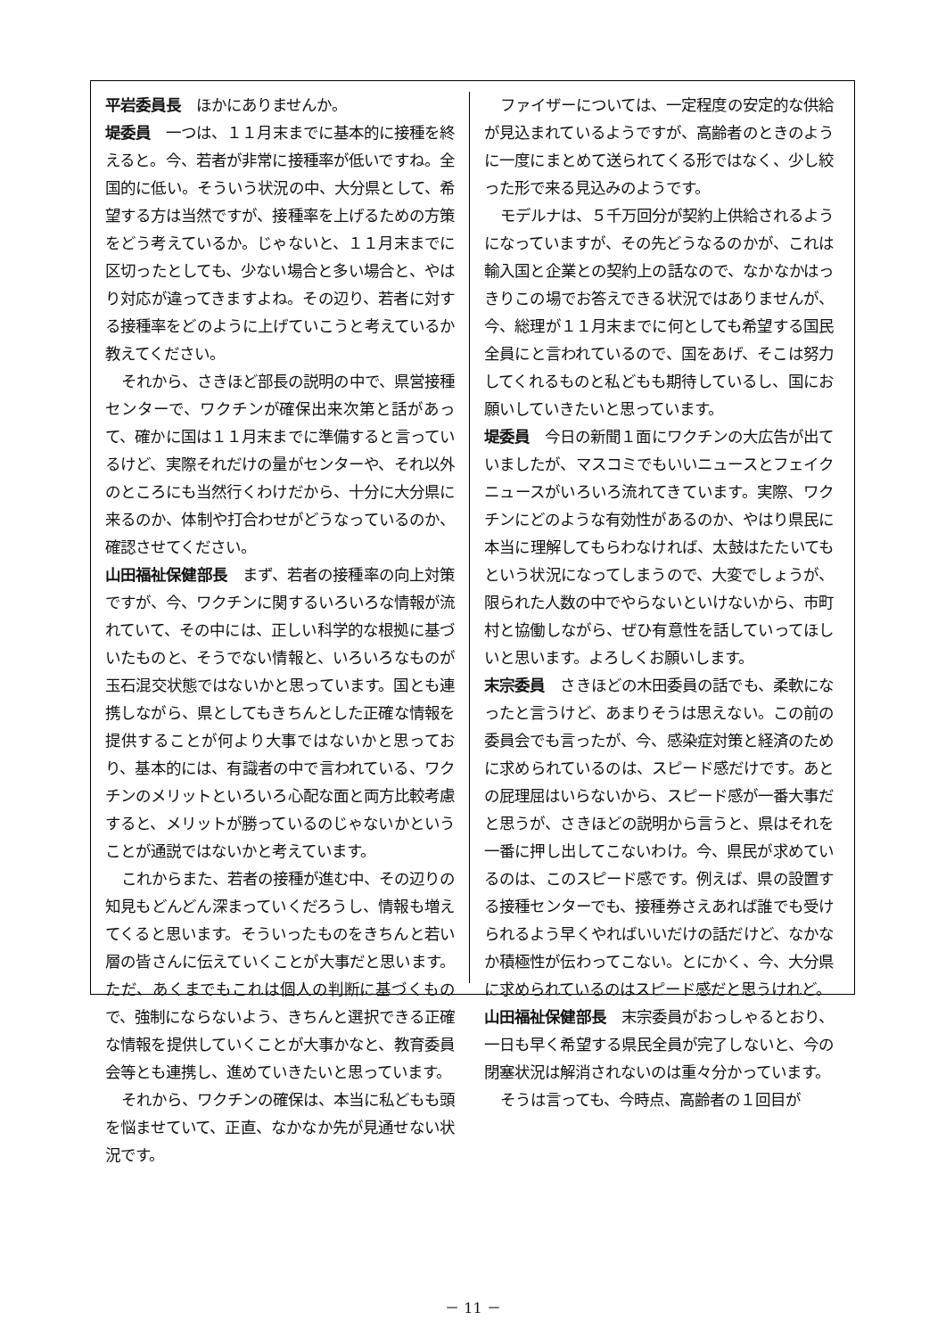平岩委員長　ほかにありませんか。
堤委員　一つは、１１月末までに基本的に接種を終えると。今、若者が非常に接種率が低いですね。全国的に低い。そういう状況の中、大分県として、希望する方は当然ですが、接種率を上げるための方策をどう考えているか。じゃないと、１１月末までに区切ったとしても、少ない場合と多い場合と、やはり対応が違ってきますよね。その辺り、若者に対する接種率をどのように上げていこうと考えているか教えてください。
それから、さきほど部長の説明の中で、県営接種センターで、ワクチンが確保出来次第と話があって、確かに国は１１月末までに準備すると言っているけど、実際それだけの量がセンターや、それ以外のところにも当然行くわけだから、十分に大分県に来るのか、体制や打合わせがどうなっているのか、確認させてください。
山田福祉保健部長　まず、若者の接種率の向上対策ですが、今、ワクチンに関するいろいろな情報が流れていて、その中には、正しい科学的な根拠に基づいたものと、そうでない情報と、いろいろなものが玉石混交状態ではないかと思っています。国とも連携しながら、県としてもきちんとした正確な情報を提供することが何より大事ではないかと思っており、基本的には、有識者の中で言われている、ワクチンのメリットといろいろ心配な面と両方比較考慮すると、メリットが勝っているのじゃないかということが通説ではないかと考えています。
これからまた、若者の接種が進む中、その辺りの知見もどんどん深まっていくだろうし、情報も増えてくると思います。そういったものをきちんと若い層の皆さんに伝えていくことが大事だと思います。ただ、あくまでもこれは個人の判断に基づくもので、強制にならないよう、きちんと選択できる正確な情報を提供していくことが大事かなと、教育委員会等とも連携し、進めていきたいと思っています。
それから、ワクチンの確保は、本当に私どもも頭を悩ませていて、正直、なかなか先が見通せない状況です。
ファイザーについては、一定程度の安定的な供給が見込まれているようですが、高齢者のときのように一度にまとめて送られてくる形ではなく、少し絞った形で来る見込みのようです。
モデルナは、５千万回分が契約上供給されるようになっていますが、その先どうなるのかが、これは輸入国と企業との契約上の話なので、なかなかはっきりこの場でお答えできる状況ではありませんが、今、総理が１１月末までに何としても希望する国民全員にと言われているので、国をあげ、そこは努力してくれるものと私どもも期待しているし、国にお願いしていきたいと思っています。
堤委員　今日の新聞１面にワクチンの大広告が出ていましたが、マスコミでもいいニュースとフェイクニュースがいろいろ流れてきています。実際、ワクチンにどのような有効性があるのか、やはり県民に本当に理解してもらわなければ、太鼓はたたいてもという状況になってしまうので、大変でしょうが、限られた人数の中でやらないといけないから、市町村と協働しながら、ぜひ有意性を話していってほしいと思います。よろしくお願いします。
末宗委員　さきほどの木田委員の話でも、柔軟になったと言うけど、あまりそうは思えない。この前の委員会でも言ったが、今、感染症対策と経済のために求められているのは、スピード感だけです。あとの屁理屈はいらないから、スピード感が一番大事だと思うが、さきほどの説明から言うと、県はそれを一番に押し出してこないわけ。今、県民が求めているのは、このスピード感です。例えば、県の設置する接種センターでも、接種券さえあれば誰でも受けられるよう早くやればいいだけの話だけど、なかなか積極性が伝わってこない。とにかく、今、大分県に求められているのはスピード感だと思うけれど。
山田福祉保健部長　末宗委員がおっしゃるとおり、一日も早く希望する県民全員が完了しないと、今の閉塞状況は解消されないのは重々分かっています。
そうは言っても、今時点、高齢者の１回目が
－ 11 －